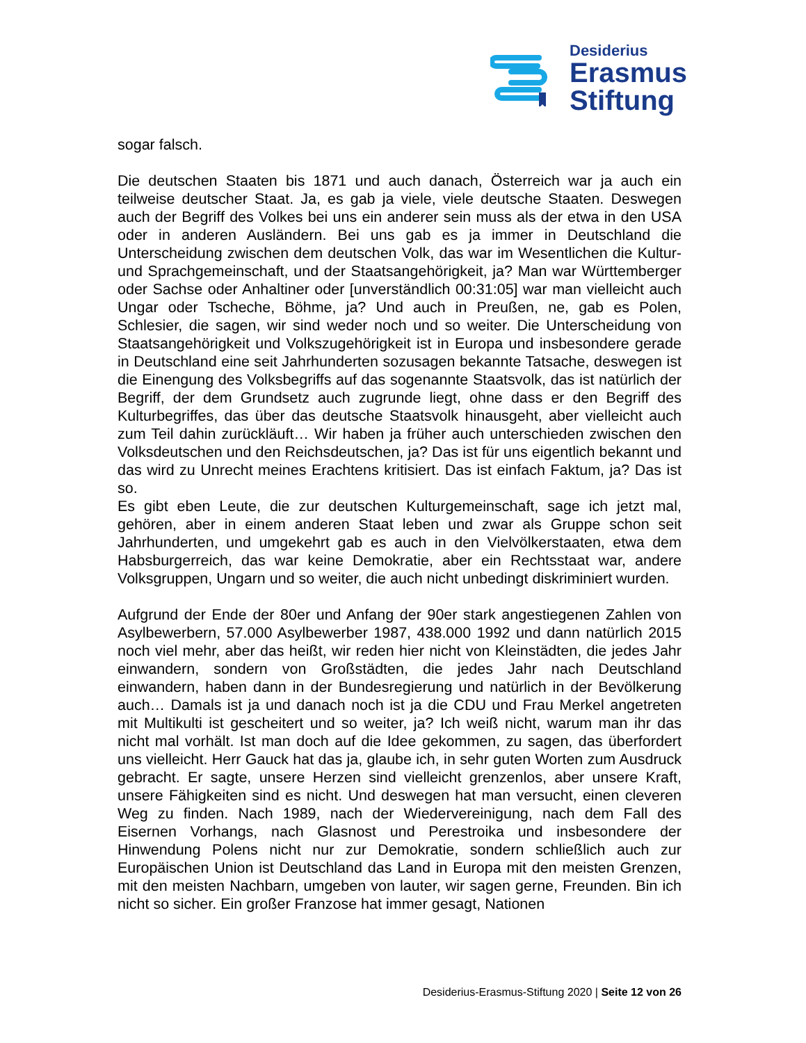Desiderius
Erasmus
Stiftung
sogar falsch.
Die deutschen Staaten bis 1871 und auch danach, Österreich war ja auch ein teilweise deutscher Staat. Ja, es gab ja viele, viele deutsche Staaten. Deswegen auch der Begriff des Volkes bei uns ein anderer sein muss als der etwa in den USA oder in anderen Ausländern. Bei uns gab es ja immer in Deutschland die Unterscheidung zwischen dem deutschen Volk, das war im Wesentlichen die Kultur- und Sprachgemeinschaft, und der Staatsangehörigkeit, ja? Man war Württemberger oder Sachse oder Anhaltiner oder [unverständlich 00:31:05] war man vielleicht auch Ungar oder Tscheche, Böhme, ja? Und auch in Preußen, ne, gab es Polen, Schlesier, die sagen, wir sind weder noch und so weiter. Die Unterscheidung von Staatsangehörigkeit und Volkszugehörigkeit ist in Europa und insbesondere gerade in Deutschland eine seit Jahrhunderten sozusagen bekannte Tatsache, deswegen ist die Einengung des Volksbegriffs auf das sogenannte Staatsvolk, das ist natürlich der Begriff, der dem Grundsetz auch zugrunde liegt, ohne dass er den Begriff des Kulturbegriffes, das über das deutsche Staatsvolk hinausgeht, aber vielleicht auch zum Teil dahin zurückläuft… Wir haben ja früher auch unterschieden zwischen den Volksdeutschen und den Reichsdeutschen, ja? Das ist für uns eigentlich bekannt und das wird zu Unrecht meines Erachtens kritisiert. Das ist einfach Faktum, ja? Das ist so.
Es gibt eben Leute, die zur deutschen Kulturgemeinschaft, sage ich jetzt mal, gehören, aber in einem anderen Staat leben und zwar als Gruppe schon seit Jahrhunderten, und umgekehrt gab es auch in den Vielvölkerstaaten, etwa dem Habsburgerreich, das war keine Demokratie, aber ein Rechtsstaat war, andere Volksgruppen, Ungarn und so weiter, die auch nicht unbedingt diskriminiert wurden.
Aufgrund der Ende der 80er und Anfang der 90er stark angestiegenen Zahlen von Asylbewerbern, 57.000 Asylbewerber 1987, 438.000 1992 und dann natürlich 2015 noch viel mehr, aber das heißt, wir reden hier nicht von Kleinstädten, die jedes Jahr einwandern, sondern von Großstädten, die jedes Jahr nach Deutschland einwandern, haben dann in der Bundesregierung und natürlich in der Bevölkerung auch… Damals ist ja und danach noch ist ja die CDU und Frau Merkel angetreten mit Multikulti ist gescheitert und so weiter, ja? Ich weiß nicht, warum man ihr das nicht mal vorhält. Ist man doch auf die Idee gekommen, zu sagen, das überfordert uns vielleicht. Herr Gauck hat das ja, glaube ich, in sehr guten Worten zum Ausdruck gebracht. Er sagte, unsere Herzen sind vielleicht grenzenlos, aber unsere Kraft, unsere Fähigkeiten sind es nicht. Und deswegen hat man versucht, einen cleveren Weg zu finden. Nach 1989, nach der Wiedervereinigung, nach dem Fall des Eisernen Vorhangs, nach Glasnost und Perestroika und insbesondere der Hinwendung Polens nicht nur zur Demokratie, sondern schließlich auch zur Europäischen Union ist Deutschland das Land in Europa mit den meisten Grenzen, mit den meisten Nachbarn, umgeben von lauter, wir sagen gerne, Freunden. Bin ich nicht so sicher. Ein großer Franzose hat immer gesagt, Nationen
Desiderius-Erasmus-Stiftung 2020 | Seite 12 von 26